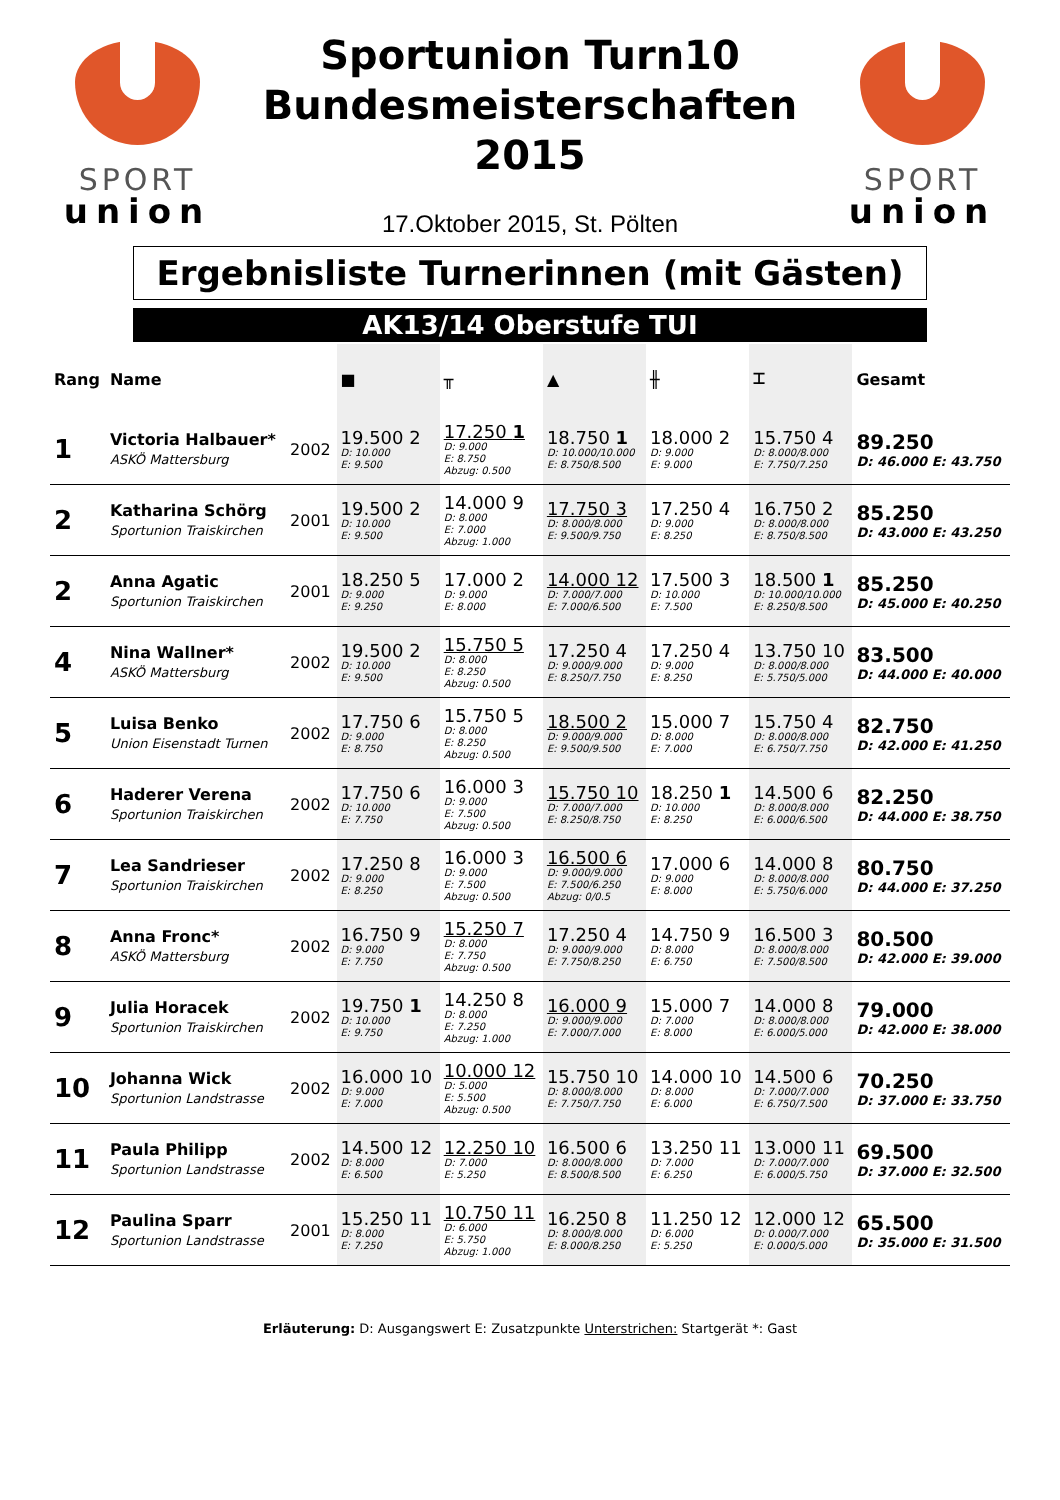SPORT
union
Sportunion Turn10
Bundesmeisterschaften
2015
17.Oktober 2015, St. Pölten
SPORT
union
Ergebnisliste Turnerinnen (mit Gästen)
AK13/14 Oberstufe TUI
| Rang | Name | | ■ | ╥ | ▲ | ╫ | ⌶ | Gesamt |
| --- | --- | --- | --- | --- | --- | --- | --- | --- |
| 1 | Victoria Halbauer* ASKÖ Mattersburg | 2002 | 19.500 2 D: 10.000 E: 9.500 | 17.250 1 D: 9.000 E: 8.750 Abzug: 0.500 | 18.750 1 D: 10.000/10.000 E: 8.750/8.500 | 18.000 2 D: 9.000 E: 9.000 | 15.750 4 D: 8.000/8.000 E: 7.750/7.250 | 89.250 D: 46.000 E: 43.750 |
| 2 | Katharina Schörg Sportunion Traiskirchen | 2001 | 19.500 2 D: 10.000 E: 9.500 | 14.000 9 D: 8.000 E: 7.000 Abzug: 1.000 | 17.750 3 D: 8.000/8.000 E: 9.500/9.750 | 17.250 4 D: 9.000 E: 8.250 | 16.750 2 D: 8.000/8.000 E: 8.750/8.500 | 85.250 D: 43.000 E: 43.250 |
| 2 | Anna Agatic Sportunion Traiskirchen | 2001 | 18.250 5 D: 9.000 E: 9.250 | 17.000 2 D: 9.000 E: 8.000 | 14.000 12 D: 7.000/7.000 E: 7.000/6.500 | 17.500 3 D: 10.000 E: 7.500 | 18.500 1 D: 10.000/10.000 E: 8.250/8.500 | 85.250 D: 45.000 E: 40.250 |
| 4 | Nina Wallner* ASKÖ Mattersburg | 2002 | 19.500 2 D: 10.000 E: 9.500 | 15.750 5 D: 8.000 E: 8.250 Abzug: 0.500 | 17.250 4 D: 9.000/9.000 E: 8.250/7.750 | 17.250 4 D: 9.000 E: 8.250 | 13.750 10 D: 8.000/8.000 E: 5.750/5.000 | 83.500 D: 44.000 E: 40.000 |
| 5 | Luisa Benko Union Eisenstadt Turnen | 2002 | 17.750 6 D: 9.000 E: 8.750 | 15.750 5 D: 8.000 E: 8.250 Abzug: 0.500 | 18.500 2 D: 9.000/9.000 E: 9.500/9.500 | 15.000 7 D: 8.000 E: 7.000 | 15.750 4 D: 8.000/8.000 E: 6.750/7.750 | 82.750 D: 42.000 E: 41.250 |
| 6 | Haderer Verena Sportunion Traiskirchen | 2002 | 17.750 6 D: 10.000 E: 7.750 | 16.000 3 D: 9.000 E: 7.500 Abzug: 0.500 | 15.750 10 D: 7.000/7.000 E: 8.250/8.750 | 18.250 1 D: 10.000 E: 8.250 | 14.500 6 D: 8.000/8.000 E: 6.000/6.500 | 82.250 D: 44.000 E: 38.750 |
| 7 | Lea Sandrieser Sportunion Traiskirchen | 2002 | 17.250 8 D: 9.000 E: 8.250 | 16.000 3 D: 9.000 E: 7.500 Abzug: 0.500 | 16.500 6 D: 9.000/9.000 E: 7.500/6.250 Abzug: 0/0.5 | 17.000 6 D: 9.000 E: 8.000 | 14.000 8 D: 8.000/8.000 E: 5.750/6.000 | 80.750 D: 44.000 E: 37.250 |
| 8 | Anna Fronc* ASKÖ Mattersburg | 2002 | 16.750 9 D: 9.000 E: 7.750 | 15.250 7 D: 8.000 E: 7.750 Abzug: 0.500 | 17.250 4 D: 9.000/9.000 E: 7.750/8.250 | 14.750 9 D: 8.000 E: 6.750 | 16.500 3 D: 8.000/8.000 E: 7.500/8.500 | 80.500 D: 42.000 E: 39.000 |
| 9 | Julia Horacek Sportunion Traiskirchen | 2002 | 19.750 1 D: 10.000 E: 9.750 | 14.250 8 D: 8.000 E: 7.250 Abzug: 1.000 | 16.000 9 D: 9.000/9.000 E: 7.000/7.000 | 15.000 7 D: 7.000 E: 8.000 | 14.000 8 D: 8.000/8.000 E: 6.000/5.000 | 79.000 D: 42.000 E: 38.000 |
| 10 | Johanna Wick Sportunion Landstrasse | 2002 | 16.000 10 D: 9.000 E: 7.000 | 10.000 12 D: 5.000 E: 5.500 Abzug: 0.500 | 15.750 10 D: 8.000/8.000 E: 7.750/7.750 | 14.000 10 D: 8.000 E: 6.000 | 14.500 6 D: 7.000/7.000 E: 6.750/7.500 | 70.250 D: 37.000 E: 33.750 |
| 11 | Paula Philipp Sportunion Landstrasse | 2002 | 14.500 12 D: 8.000 E: 6.500 | 12.250 10 D: 7.000 E: 5.250 | 16.500 6 D: 8.000/8.000 E: 8.500/8.500 | 13.250 11 D: 7.000 E: 6.250 | 13.000 11 D: 7.000/7.000 E: 6.000/5.750 | 69.500 D: 37.000 E: 32.500 |
| 12 | Paulina Sparr Sportunion Landstrasse | 2001 | 15.250 11 D: 8.000 E: 7.250 | 10.750 11 D: 6.000 E: 5.750 Abzug: 1.000 | 16.250 8 D: 8.000/8.000 E: 8.000/8.250 | 11.250 12 D: 6.000 E: 5.250 | 12.000 12 D: 0.000/7.000 E: 0.000/5.000 | 65.500 D: 35.000 E: 31.500 |
Erläuterung: D: Ausgangswert E: Zusatzpunkte Unterstrichen: Startgerät *: Gast